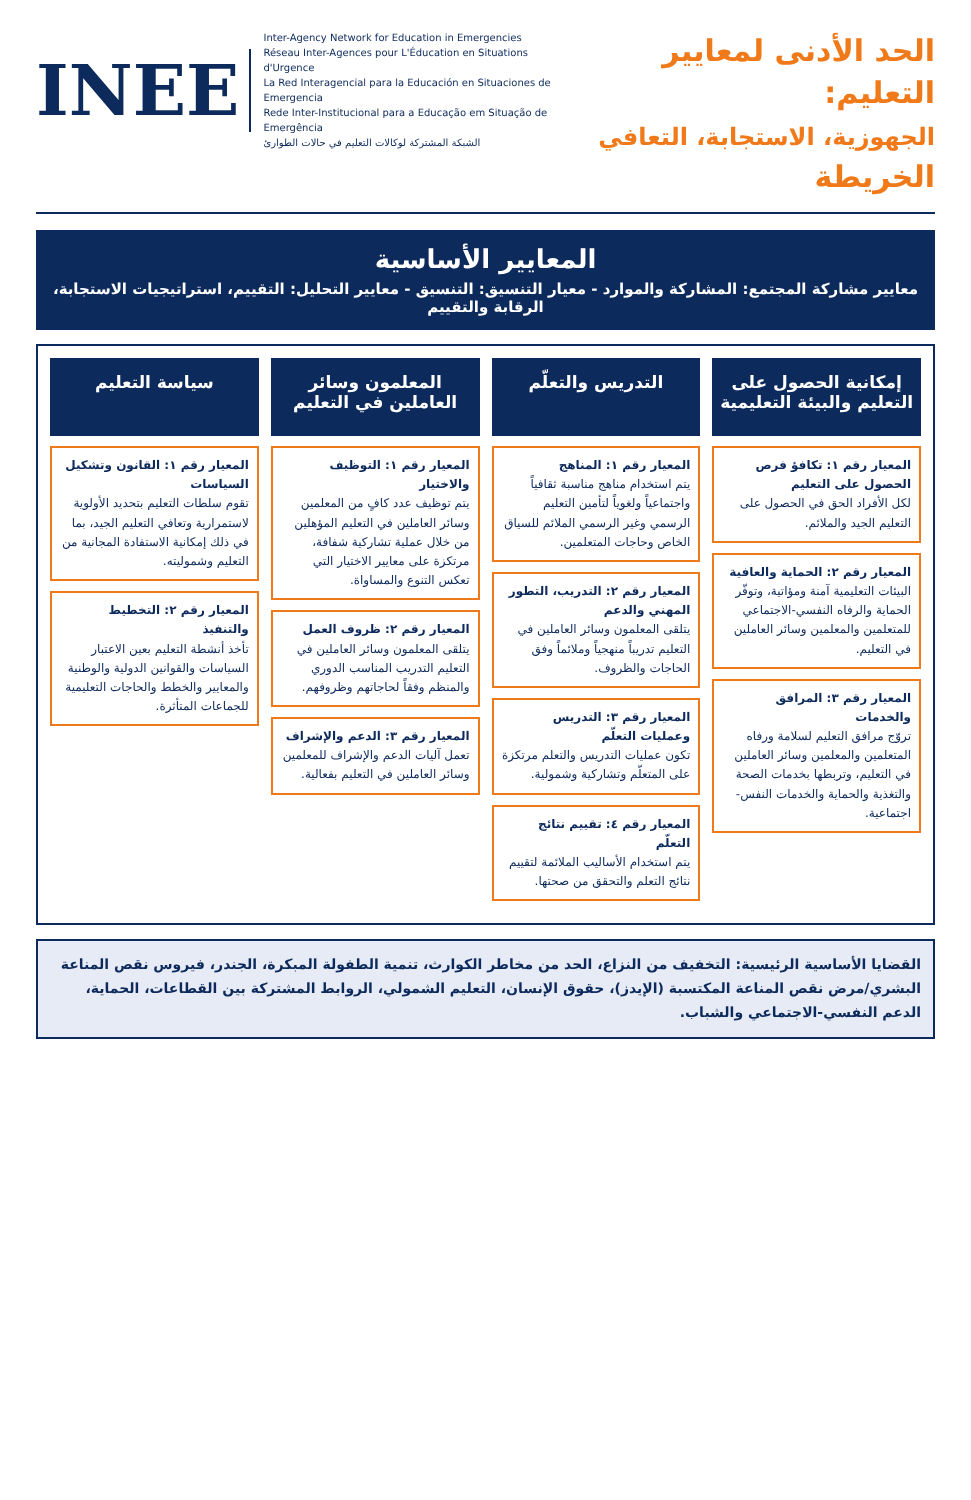الحد الأدنى لمعايير التعليم:
الجهوزية، الاستجابة، التعافي
الخريطة
INEE
Inter-Agency Network for Education in Emergencies
Réseau Inter-Agences pour L'Éducation en Situations d'Urgence
La Red Interagencial para la Educación en Situaciones de Emergencia
Rede Inter-Institucional para a Educação em Situação de Emergência
الشبكة المشتركة لوكالات التعليم في حالات الطوارئ
المعايير الأساسية
معايير مشاركة المجتمع: المشاركة والموارد - معيار التنسيق: التنسيق - معايير التحليل: التقييم، استراتيجيات الاستجابة، الرقابة والتقييم
إمكانية الحصول على التعليم والبيئة التعليمية
المعيار رقم ١: تكافؤ فرص الحصول على التعليم
لكل الأفراد الحق في الحصول على التعليم الجيد والملائم.
المعيار رقم ٢: الحماية والعافية
البيئات التعليمية آمنة ومؤاتية، وتوفّر الحماية والرفاه النفسي-الاجتماعي للمتعلمين والمعلمين وسائر العاملين في التعليم.
المعيار رقم ٣: المرافق والخدمات
تروّج مرافق التعليم لسلامة ورفاه المتعلمين والمعلمين وسائر العاملين في التعليم، وتربطها بخدمات الصحة والتغذية والحماية والخدمات النفس-اجتماعية.
التدريس والتعلّم
المعيار رقم ١: المناهج
يتم استخدام مناهج مناسبة ثقافياً واجتماعياً ولغوياً لتأمين التعليم الرسمي وغير الرسمي الملائم للسياق الخاص وحاجات المتعلمين.
المعيار رقم ٢: التدريب، التطور المهني والدعم
يتلقى المعلمون وسائر العاملين في التعليم تدريباً منهجياً وملائماً وفق الحاجات والظروف.
المعيار رقم ٣: التدريس وعمليات التعلّم
تكون عمليات التدريس والتعلم مرتكزة على المتعلّم وتشاركية وشمولية.
المعيار رقم ٤: تقييم نتائج التعلّم
يتم استخدام الأساليب الملائمة لتقييم نتائج التعلم والتحقق من صحتها.
المعلمون وسائر العاملين في التعليم
المعيار رقم ١: التوظيف والاختيار
يتم توظيف عدد كافٍ من المعلمين وسائر العاملين في التعليم المؤهلين من خلال عملية تشاركية شفافة، مرتكزة على معايير الاختيار التي تعكس التنوع والمساواة.
المعيار رقم ٢: ظروف العمل
يتلقى المعلمون وسائر العاملين في التعليم التدريب المناسب الدوري والمنظم وفقاً لحاجاتهم وظروفهم.
المعيار رقم ٣: الدعم والإشراف
تعمل آليات الدعم والإشراف للمعلمين وسائر العاملين في التعليم بفعالية.
سياسة التعليم
المعيار رقم ١: القانون وتشكيل السياسات
تقوم سلطات التعليم بتحديد الأولوية لاستمرارية وتعافي التعليم الجيد، بما في ذلك إمكانية الاستفادة المجانية من التعليم وشموليته.
المعيار رقم ٢: التخطيط والتنفيذ
تأخذ أنشطة التعليم بعين الاعتبار السياسات والقوانين الدولية والوطنية والمعايير والخطط والحاجات التعليمية للجماعات المتأثرة.
القضايا الأساسية الرئيسية: التخفيف من النزاع، الحد من مخاطر الكوارث، تنمية الطفولة المبكرة، الجندر، فيروس نقص المناعة البشري/مرض نقص المناعة المكتسبة (الإيدز)، حقوق الإنسان، التعليم الشمولي، الروابط المشتركة بين القطاعات، الحماية، الدعم النفسي-الاجتماعي والشباب.